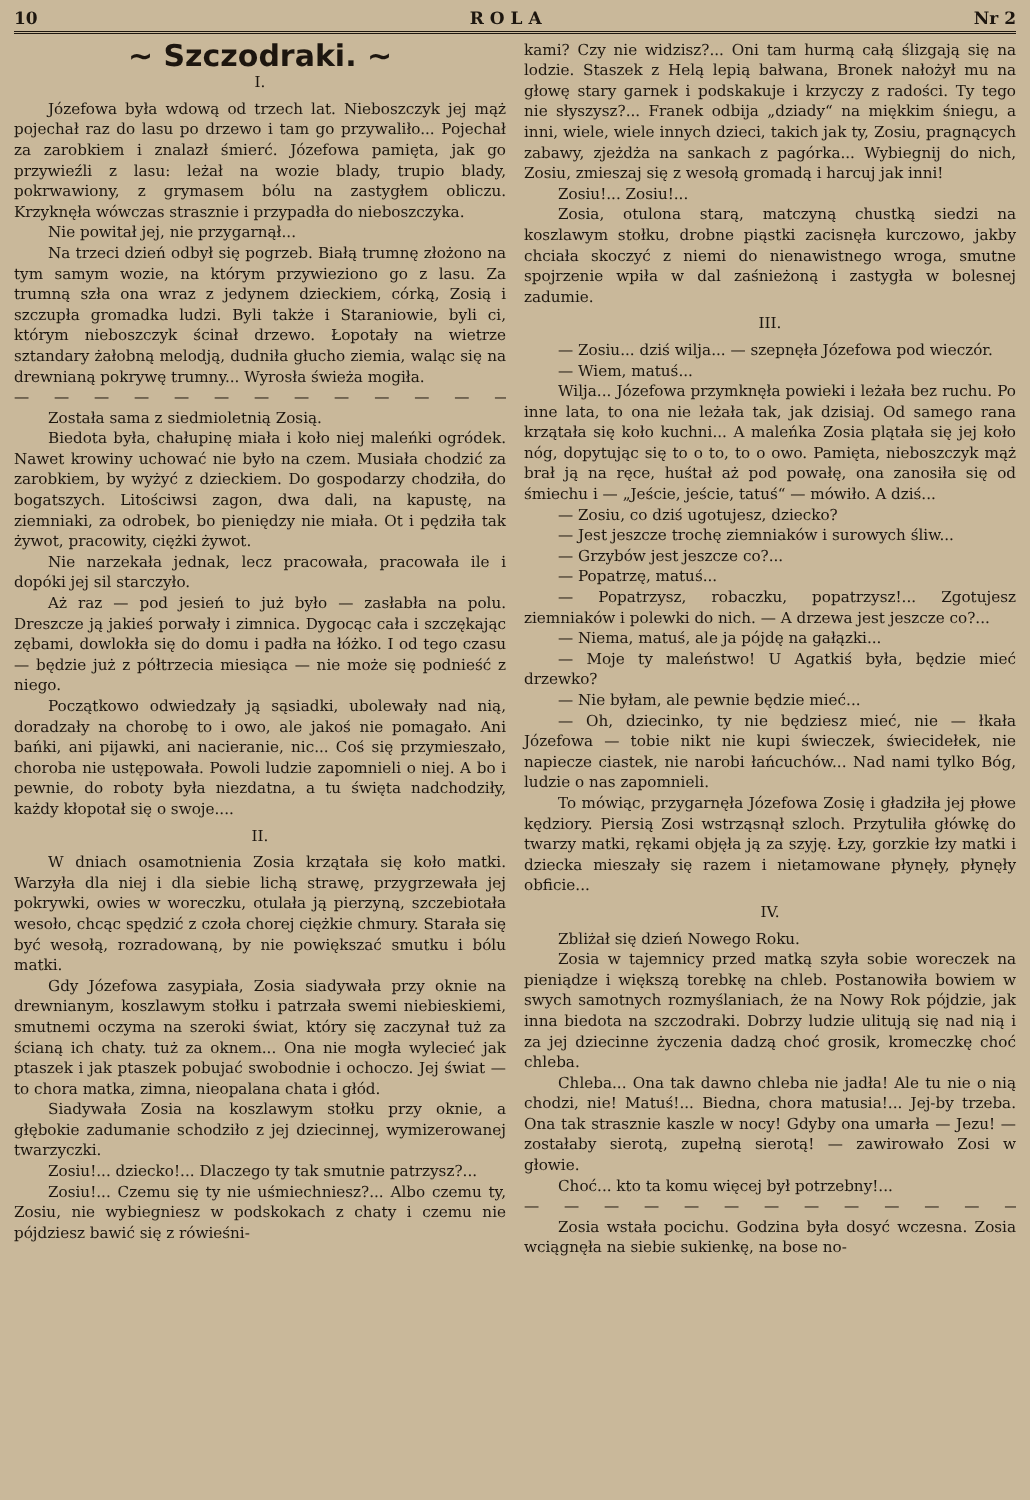10 R O L A Nr 2
~ Szczodraki. ~
I.
Józefowa była wdową od trzech lat. Nieboszczyk jej mąż pojechał raz do lasu po drzewo i tam go przywaliło... Pojechał za zarobkiem i znalazł śmierć. Józefowa pamięta, jak go przywieźli z lasu: leżał na wozie blady, trupio blady, pokrwawiony, z grymasem bólu na zastygłem obliczu. Krzyknęła wówczas strasznie i przypadła do nieboszczyka.
Nie powitał jej, nie przygarnął...
Na trzeci dzień odbył się pogrzeb. Białą trumnę złożono na tym samym wozie, na którym przywieziono go z lasu. Za trumną szła ona wraz z jedynem dzieckiem, córką, Zosią i szczupła gromadka ludzi. Byli także i Staraniowie, byli ci, którym nieboszczyk ścinał drzewo. Łopotały na wietrze sztandary żałobną melodją, dudniła głucho ziemia, waląc się na drewnianą pokrywę trumny... Wyrosła świeża mogiła.
— — — — — — — — — — — — — —
Została sama z siedmioletnią Zosią.
Biedota była, chałupinę miała i koło niej maleńki ogródek. Nawet krowiny uchować nie było na czem. Musiała chodzić za zarobkiem, by wyżyć z dzieckiem. Do gospodarzy chodziła, do bogatszych. Litościwsi zagon, dwa dali, na kapustę, na ziemniaki, za odrobek, bo pieniędzy nie miała. Ot i pędziła tak żywot, pracowity, ciężki żywot.
Nie narzekała jednak, lecz pracowała, pracowała ile i dopóki jej sil starczyło.
Aż raz — pod jesień to już było — zasłabła na polu. Dreszcze ją jakieś porwały i zimnica. Dygocąc cała i szczękając zębami, dowlokła się do domu i padła na łóżko. I od tego czasu — będzie już z półtrzecia miesiąca — nie może się podnieść z niego.
Początkowo odwiedzały ją sąsiadki, ubolewały nad nią, doradzały na chorobę to i owo, ale jakoś nie pomagało. Ani bańki, ani pijawki, ani nacieranie, nic... Coś się przymieszało, choroba nie ustępowała. Powoli ludzie zapomnieli o niej. A bo i pewnie, do roboty była niezdatna, a tu święta nadchodziły, każdy kłopotał się o swoje....
II.
W dniach osamotnienia Zosia krzątała się koło matki. Warzyła dla niej i dla siebie lichą strawę, przygrzewała jej pokrywki, owies w woreczku, otulała ją pierzyną, szczebiotała wesoło, chcąc spędzić z czoła chorej ciężkie chmury. Starała się być wesołą, rozradowaną, by nie powiększać smutku i bólu matki.
Gdy Józefowa zasypiała, Zosia siadywała przy oknie na drewnianym, koszlawym stołku i patrzała swemi niebieskiemi, smutnemi oczyma na szeroki świat, który się zaczynał tuż za ścianą ich chaty. tuż za oknem... Ona nie mogła wylecieć jak ptaszek i jak ptaszek pobujać swobodnie i ochoczo. Jej świat — to chora matka, zimna, nieopalana chata i głód.
Siadywała Zosia na koszlawym stołku przy oknie, a głębokie zadumanie schodziło z jej dziecinnej, wymizerowanej twarzyczki.
Zosiu!... dziecko!... Dlaczego ty tak smutnie patrzysz?...
Zosiu!... Czemu się ty nie uśmiechniesz?... Albo czemu ty, Zosiu, nie wybiegniesz w podskokach z chaty i czemu nie pójdziesz bawić się z rówieśni-
kami? Czy nie widzisz?... Oni tam hurmą całą ślizgają się na lodzie. Staszek z Helą lepią bałwana, Bronek nałożył mu na głowę stary garnek i podskakuje i krzyczy z radości. Ty tego nie słyszysz?... Franek odbija „dziady“ na miękkim śniegu, a inni, wiele, wiele innych dzieci, takich jak ty, Zosiu, pragnących zabawy, zjeżdża na sankach z pagórka... Wybiegnij do nich, Zosiu, zmieszaj się z wesołą gromadą i harcuj jak inni!
Zosiu!... Zosiu!...
Zosia, otulona starą, matczyną chustką siedzi na koszlawym stołku, drobne piąstki zacisnęła kurczowo, jakby chciała skoczyć z niemi do nienawistnego wroga, smutne spojrzenie wpiła w dal zaśnieżoną i zastygła w bolesnej zadumie.
III.
— Zosiu... dziś wilja... — szepnęła Józefowa pod wieczór.
— Wiem, matuś...
Wilja... Józefowa przymknęła powieki i leżała bez ruchu. Po inne lata, to ona nie leżała tak, jak dzisiaj. Od samego rana krzątała się koło kuchni... A maleńka Zosia plątała się jej koło nóg, dopytując się to o to, to o owo. Pamięta, nieboszczyk mąż brał ją na ręce, huśtał aż pod powałę, ona zanosiła się od śmiechu i — „Jeście, jeście, tatuś“ — mówiło. A dziś...
— Zosiu, co dziś ugotujesz, dziecko?
— Jest jeszcze trochę ziemniaków i surowych śliw...
— Grzybów jest jeszcze co?...
— Popatrzę, matuś...
— Popatrzysz, robaczku, popatrzysz!... Zgotujesz ziemniaków i polewki do nich. — A drzewa jest jeszcze co?...
— Niema, matuś, ale ja pójdę na gałązki...
— Moje ty maleństwo! U Agatkiś była, będzie mieć drzewko?
— Nie byłam, ale pewnie będzie mieć...
— Oh, dziecinko, ty nie będziesz mieć, nie — łkała Józefowa — tobie nikt nie kupi świeczek, świecidełek, nie napiecze ciastek, nie narobi łańcuchów... Nad nami tylko Bóg, ludzie o nas zapomnieli.
To mówiąc, przygarnęła Józefowa Zosię i gładziła jej płowe kędziory. Piersią Zosi wstrząsnął szloch. Przytuliła główkę do twarzy matki, rękami objęła ją za szyję. Łzy, gorzkie łzy matki i dziecka mieszały się razem i nietamowane płynęły, płynęły obficie...
IV.
Zbliżał się dzień Nowego Roku.
Zosia w tajemnicy przed matką szyła sobie woreczek na pieniądze i większą torebkę na chleb. Postanowiła bowiem w swych samotnych rozmyślaniach, że na Nowy Rok pójdzie, jak inna biedota na szczodraki. Dobrzy ludzie ulitują się nad nią i za jej dziecinne życzenia dadzą choć grosik, kromeczkę choć chleba.
Chleba... Ona tak dawno chleba nie jadła! Ale tu nie o nią chodzi, nie! Matuś!... Biedna, chora matusia!... Jej-by trzeba. Ona tak strasznie kaszle w nocy! Gdyby ona umarła — Jezu! — zostałaby sierotą, zupełną sierotą! — zawirowało Zosi w głowie.
Choć... kto ta komu więcej był potrzebny!...
— — — — — — — — — — — — — —
Zosia wstała pocichu. Godzina była dosyć wczesna. Zosia wciągnęła na siebie sukienkę, na bose no-